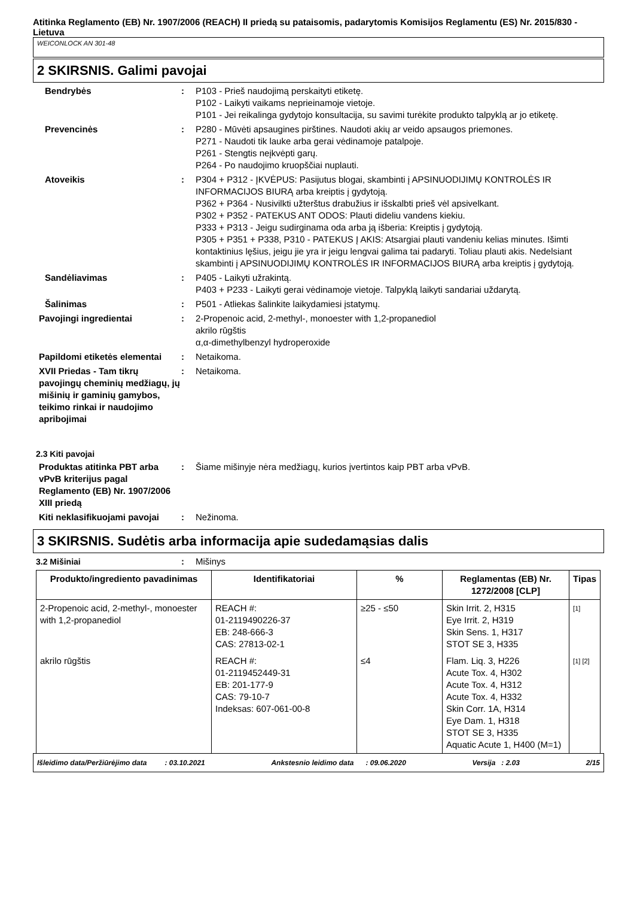Atitinka Reglamento (EB) Nr. 1907/2006 (REACH) II priedą su pataisomis, padarytomis Komisijos Reglamentu (ES) Nr. 2015/830 - Lietuva
WEICONLOCK AN 301-48
2 SKIRSNIS. Galimi pavojai
Bendrybės : P103 - Prieš naudojimą perskaityti etiketę.
P102 - Laikyti vaikams neprieinamoje vietoje.
P101 - Jei reikalinga gydytojo konsultacija, su savimi turėkite produkto talpyklą ar jo etiketę.
Prevencinės : P280 - Mūvėti apsaugines pirštines. Naudoti akių ar veido apsaugos priemones.
P271 - Naudoti tik lauke arba gerai vėdinamoje patalpoje.
P261 - Stengtis neįkvėpti garų.
P264 - Po naudojimo kruopščiai nuplauti.
Atoveikis : P304 + P312 - ĮKVĖPUS: Pasijutus blogai, skambinti į APSINUODIJIMŲ KONTROLĖS IR INFORMACIJOS BIURĄ arba kreiptis į gydytoją.
P362 + P364 - Nusivilkti užterštus drabužius ir išskalbti prieš vėl apsivelkant.
P302 + P352 - PATEKUS ANT ODOS: Plauti dideliu vandens kiekiu.
P333 + P313 - Jeigu sudirginama oda arba ją išberia: Kreiptis į gydytoją.
P305 + P351 + P338, P310 - PATEKUS Į AKIS: Atsargiai plauti vandeniu kelias minutes. Išimti kontaktinius lęšius, jeigu jie yra ir jeigu lengvai galima tai padaryti. Toliau plauti akis. Nedelsiant skambinti į APSINUODIJIMŲ KONTROLĖS IR INFORMACIJOS BIURĄ arba kreiptis į gydytoją.
Sandėliavimas : P405 - Laikyti užrakintą.
P403 + P233 - Laikyti gerai vėdinamoje vietoje. Talpyklą laikyti sandariai uždarytą.
Šalinimas : P501 - Atliekas šalinkite laikydamiesi įstatymų.
Pavojingi ingredientai : 2-Propenoic acid, 2-methyl-, monoester with 1,2-propanediol
akrilo rūgštis
α,α-dimethylbenzyl hydroperoxide
Papildomi etiketės elementai
: Netaikoma.
XVII Priedas - Tam tikrų pavojingų cheminių medžiagų, jų mišinių ir gaminių gamybos, teikimo rinkai ir naudojimo apribojimai
: Netaikoma.
2.3 Kiti pavojai
Produktas atitinka PBT arba vPvB kriterijus pagal Reglamento (EB) Nr. 1907/2006 XIII priedą
: Šiame mišinyje nėra medžiagų, kurios įvertintos kaip PBT arba vPvB.
Kiti neklasifikuojami pavojai
: Nežinoma.
3 SKIRSNIS. Sudėtis arba informacija apie sudedamąsias dalis
3.2 Mišiniai : Mišinys
| Produkto/ingrediento pavadinimas | Identifikatoriai | % | Reglamentas (EB) Nr. 1272/2008 [CLP] | Tipas |
| --- | --- | --- | --- | --- |
| 2-Propenoic acid, 2-methyl-, monoester with 1,2-propanediol | REACH #: 01-2119490226-37 EB: 248-666-3 CAS: 27813-02-1 | ≥25 - ≤50 | Skin Irrit. 2, H315 Eye Irrit. 2, H319 Skin Sens. 1, H317 STOT SE 3, H335 | [1] |
| akrilo rūgštis | REACH #: 01-2119452449-31 EB: 201-177-9 CAS: 79-10-7 Indeksas: 607-061-00-8 | ≤4 | Flam. Liq. 3, H226 Acute Tox. 4, H302 Acute Tox. 4, H312 Acute Tox. 4, H332 Skin Corr. 1A, H314 Eye Dam. 1, H318 STOT SE 3, H335 Aquatic Acute 1, H400 (M=1) | [1] [2] |
Išleidimo data/Peržiūrėjimo data : 03.10.2021 Ankstesnio leidimo data : 09.06.2020 Versija : 2.03 2/15